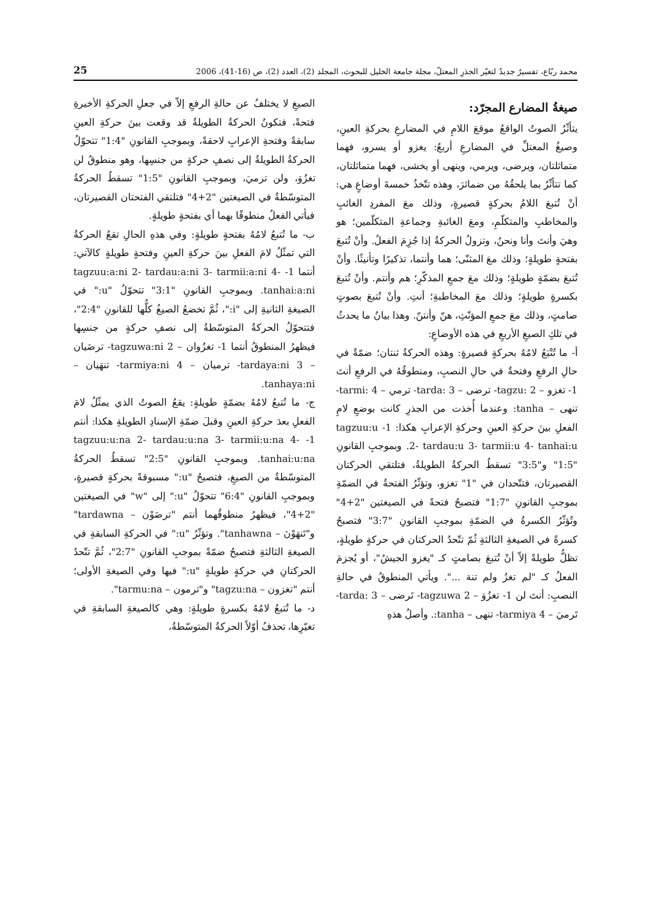25 محمد ربّاع، تفسيرٌ جديدٌ لتغيّر الجذرِ المعتلّ، مجلة جامعة الخليل للبحوث، المجلد (2)، العدد (2)، ص (16-41)، 2006
صيغةُ المضارع المجرّد:
يتأثّرُ الصوتُ الواقعُ موقعَ اللامِ في المضارعِ بحركةِ العينِ، وصيغُ المعتلِّ في المضارعِ أربعٌ: يغزو أو يسرو، فهما متماثلتان، ويرضى، ويرمي، وينهى أو يخشى، فهما متماثلتان، كما تتأثّرُ بما يلحقُهُ من ضمائرَ، وهذه تتّخذُ خمسةَ أوضاعٍ هي: أنْ تُتبعَ اللامُ بحركةٍ قصيرةٍ، وذلك معَ المفردِ الغائبِ والمخاطبِ والمتكلّمِ، ومعَ الغائبةِ وجماعةِ المتكلّمين؛ هو وهيَ وأنتَ وأنا ونحنُ، وتزولُ الحركةُ إذا جُزِمَ الفعلُ. وأنْ تُتبعَ بفتحةٍ طويلةٍ؛ وذلك معَ المثنّى؛ هما وأنتما، تذكيرًا وتأنيثًا. وأنْ تُتبعَ بضمّةٍ طويلةٍ؛ وذلك معَ جمعِ المذكّرِ؛ هم وأنتم. وأنْ تُتبعَ بكسرةٍ طويلةٍ؛ وذلك معَ المخاطبةِ؛ أنتِ. وأنْ تُتبعَ بصوتٍ صامتٍ، وذلك معَ جمعِ المؤنّثِ، هنّ وأنتنّ. وهذا بيانُ ما يحدثُ في تلكِ الصيغِ الأربعِ في هذه الأوضاعِ:
أ- ما تُتْبَعُ لامُهُ بحركةٍ قصيرةٍ: وهذه الحركةُ ثنتان؛ ضمّةٌ في حالِ الرفعِ وفتحةٌ في حالِ النصبِ، ومنطوقُهُ في الرفعِ أنتَ 1- تغزو – tagzu: 2- ترضى – tarda: 3- ترمي – tarmi: 4- تنهى – tanha: وعندما أُخذت من الجذرِ كانت بوضعِ لامِ الفعلِ بينَ حركةِ العينِ وحركةِ الإعرابِ هكذا: 1- tagzuu:u 2- tardau:u 3- tarmii:u 4- tanhai:u. وبموجبِ القانونِ "1:5" و"3:5" تسقطُ الحركةُ الطويلةُ، فتلتقي الحركتان القصيرتان، فتتّحدان في "1" تغزو، وتؤثّرُ الفتحةُ في الضمّةِ بموجبِ القانونِ "1:7" فتصبحُ فتحةً في الصيغتين "2+4" وتُؤثّرُ الكسرةُ في الضمّةِ بموجبِ القانونِ "3:7" فتصبحُ كسرةً في الصيغةِ الثالثةِ ثُمّ تتّحدُ الحركتان في حركةٍ طويلةٍ، تظلُّ طويلةً إلاّ أنْ تُتبعَ بصامتٍ كـ "يغزو الجيشُ"، أو يُجزمَ الفعلُ كـ "لم تغزُ ولم تنهَ ...". ويأتي المنطوقُ في حالةِ النصبِ: أنتَ لن 1- تغزُوَ – tagzuwa 2- تَرضى – tarda: 3- تَرميَ – tarmiya 4- تنهى – tanha:. وأصلُ هذهِ
الصيغِ لا يختلفُ عن حالةِ الرفعِ إلاّ في جعلِ الحركةِ الأخيرةِ فتحةً، فتكونُ الحركةُ الطويلةُ قد وقعت بينَ حركةِ العينِ سابقةً وفتحةِ الإعرابِ لاحقةً، وبموجبِ القانونِ "1:4" تتحوّلُ الحركةُ الطويلةُ إلى نصفِ حركةٍ من جنسِها، وهو منطوقُ لن تغزُوَ، ولن ترميَ، وبموجبِ القانونِ "1:5" تسقطُ الحركةُ المتوسّطةُ في الصيغتين "2+4" فتلتقي الفتحتان القصيرتان، فيأتي الفعلُ منطوقًا بهما أي بفتحةٍ طويلةٍ.
ب- ما تُتبعُ لامُهُ بفتحةٍ طويلةٍ: وفي هذهِ الحالِ تقعُ الحركةُ التي تمثّلُ لامَ الفعلِ بينَ حركةِ العينِ وفتحةٍ طويلةٍ كالآتي: أنتما 1- tagzuu:a:ni 2- tardau:a:ni 3- tarmii:a:ni 4- tanhai:a:ni. وبموجبِ القانونِ "3:1" تتحوّلُ "u:" في الصيغةِ الثانيةِ إلى "i:"، ثُمَّ تخضعُ الصيغُ كلُّها للقانونِ "2:4"، فتتحوّلُ الحركةُ المتوسّطةُ إلى نصفِ حركةٍ من جنسِها فيظهرُ المنطوقُ أنتما 1- تغزُوان – tagzuwa:ni 2- ترضَيان – tardaya:ni 3- ترميان – tarmiya:ni 4- تنهَيان – tanhaya:ni.
ج- ما تُتبعُ لامُهُ بضمّةٍ طويلةٍ: يقعُ الصوتُ الذي يمثّلُ لامَ الفعلِ بعدَ حركةِ العينِ وقبلَ ضمّةِ الإسنادِ الطويلةِ هكذا: أنتم 1- tagzuu:u:na 2- tardau:u:na 3- tarmii:u:na 4- tanhai:u:na. وبموجبِ القانونِ "2:5" تسقطُ الحركةُ المتوسّطةُ من الصيغِ، فتصبحُ "u:" مسبوقةً بحركةٍ قصيرةٍ، وبموجبِ القانونِ "6:4" تتحوّلُ "u:" إلى "w" في الصيغتين "2+4"، فيظهرُ منطوقُهما أنتم "ترضَوْن – tardawna" و"تَنهَوْنَ – tanhawna". وتؤثّرُ "u:" في الحركةِ السابقةِ في الصيغةِ الثالثةِ فتصبحُ ضمّةً بموجبِ القانونِ "2:7"، ثُمَّ تتّحدُ الحركتانِ في حركةٍ طويلةٍ "u:" فيها وفي الصيغةِ الأولى؛ أنتم "تغزون – tagzu:na" و"ترمون – tarmu:na".
د- ما تُتبعُ لامُهُ بكسرةٍ طويلةٍ: وهي كالصيغةِ السابقةِ في تغيّرِها، تحذفُ أوّلاً الحركةُ المتوسّطةُ،